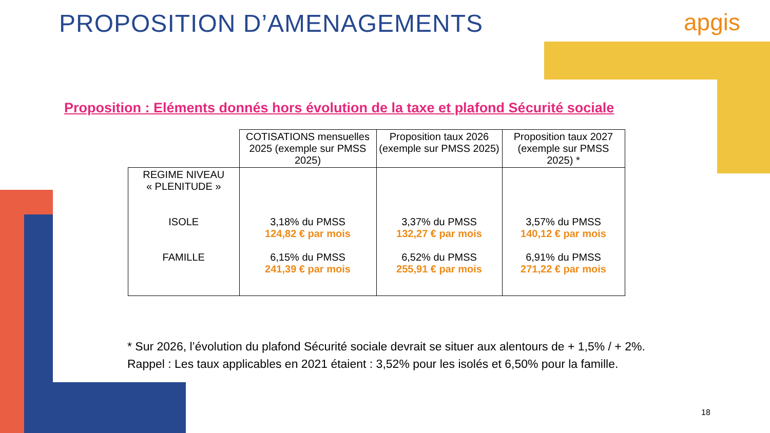PROPOSITION D’AMENAGEMENTS apgis
Proposition : Eléments donnés hors évolution de la taxe et plafond Sécurité sociale
| | COTISATIONS mensuelles 2025 (exemple sur PMSS 2025) | Proposition taux 2026 (exemple sur PMSS 2025) | Proposition taux 2027 (exemple sur PMSS 2025) * |
| --- | --- | --- | --- |
| REGIME NIVEAU « PLENITUDE » ISOLE FAMILLE | 3,18% du PMSS 124,82 € par mois 6,15% du PMSS 241,39 € par mois | 3,37% du PMSS 132,27 € par mois 6,52% du PMSS 255,91 € par mois | 3,57% du PMSS 140,12 € par mois 6,91% du PMSS 271,22 € par mois |
* Sur 2026, l’évolution du plafond Sécurité sociale devrait se situer aux alentours de + 1,5% / + 2%.
Rappel : Les taux applicables en 2021 étaient : 3,52% pour les isolés et 6,50% pour la famille.
18